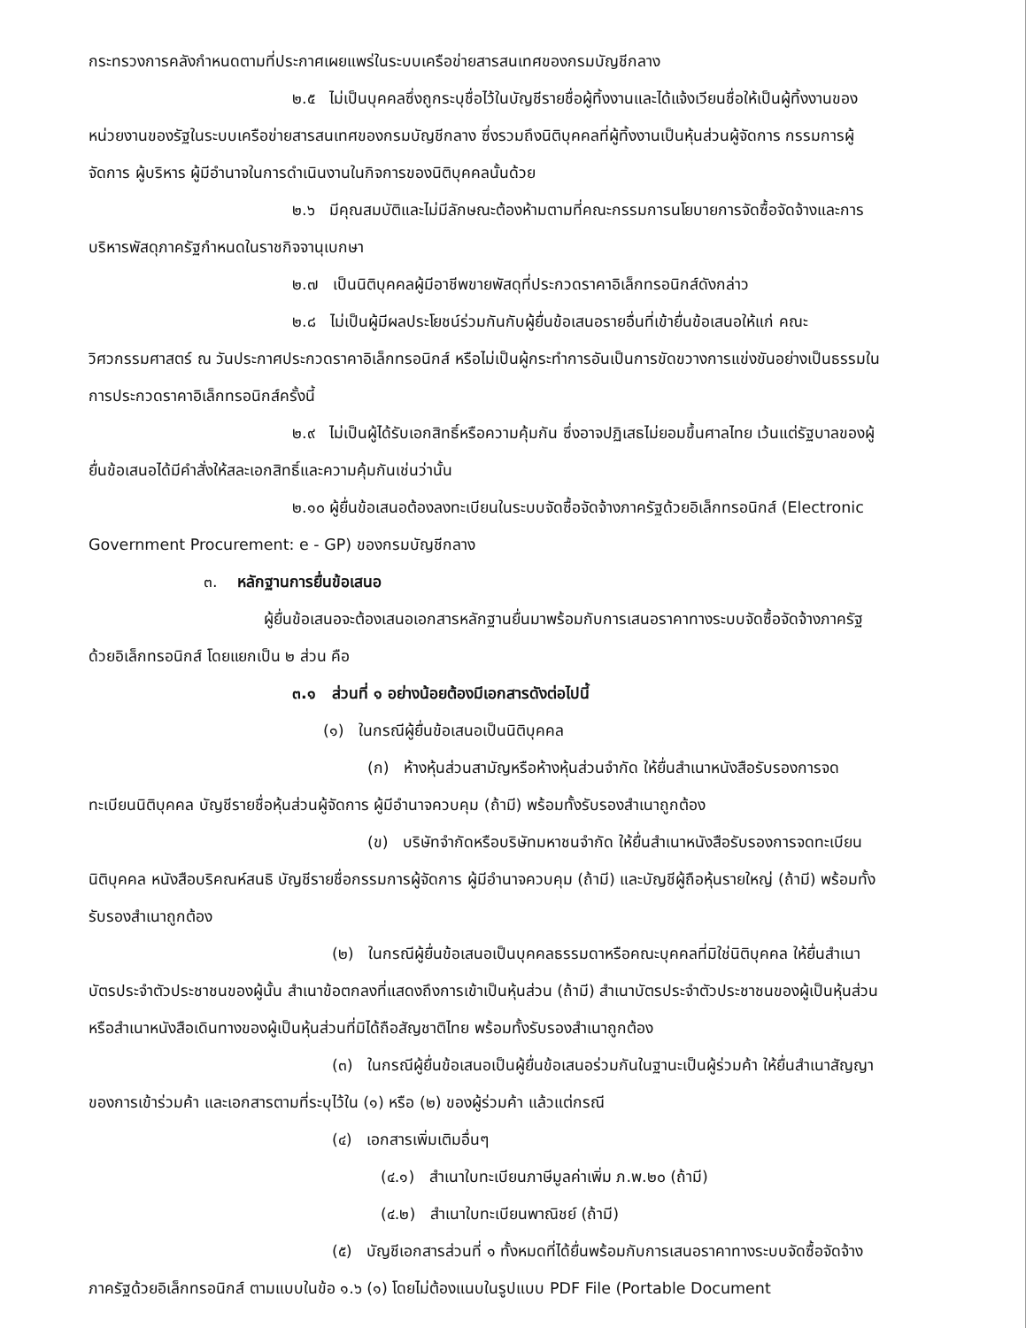กระทรวงการคลังกำหนดตามที่ประกาศเผยแพร่ในระบบเครือข่ายสารสนเทศของกรมบัญชีกลาง
๒.๕ ไม่เป็นบุคคลซึ่งถูกระบุชื่อไว้ในบัญชีรายชื่อผู้ทิ้งงานและได้แจ้งเวียนชื่อให้เป็นผู้ทิ้งงานของหน่วยงานของรัฐในระบบเครือข่ายสารสนเทศของกรมบัญชีกลาง ซึ่งรวมถึงนิติบุคคลที่ผู้ทิ้งงานเป็นหุ้นส่วนผู้จัดการ กรรมการผู้จัดการ ผู้บริหาร ผู้มีอำนาจในการดำเนินงานในกิจการของนิติบุคคลนั้นด้วย
๒.๖ มีคุณสมบัติและไม่มีลักษณะต้องห้ามตามที่คณะกรรมการนโยบายการจัดซื้อจัดจ้างและการบริหารพัสดุภาครัฐกำหนดในราชกิจจานุเบกษา
๒.๗ เป็นนิติบุคคลผู้มีอาชีพขายพัสดุที่ประกวดราคาอิเล็กทรอนิกส์ดังกล่าว
๒.๘ ไม่เป็นผู้มีผลประโยชน์ร่วมกันกับผู้ยื่นข้อเสนอรายอื่นที่เข้ายื่นข้อเสนอให้แก่ คณะวิศวกรรมศาสตร์ ณ วันประกาศประกวดราคาอิเล็กทรอนิกส์ หรือไม่เป็นผู้กระทำการอันเป็นการขัดขวางการแข่งขันอย่างเป็นธรรมในการประกวดราคาอิเล็กทรอนิกส์ครั้งนี้
๒.๙ ไม่เป็นผู้ได้รับเอกสิทธิ์หรือความคุ้มกัน ซึ่งอาจปฏิเสธไม่ยอมขึ้นศาลไทย เว้นแต่รัฐบาลของผู้ยื่นข้อเสนอได้มีคำสั่งให้สละเอกสิทธิ์และความคุ้มกันเช่นว่านั้น
๒.๑๐ ผู้ยื่นข้อเสนอต้องลงทะเบียนในระบบจัดซื้อจัดจ้างภาครัฐด้วยอิเล็กทรอนิกส์ (Electronic Government Procurement: e - GP) ของกรมบัญชีกลาง
๓. หลักฐานการยื่นข้อเสนอ
ผู้ยื่นข้อเสนอจะต้องเสนอเอกสารหลักฐานยื่นมาพร้อมกับการเสนอราคาทางระบบจัดซื้อจัดจ้างภาครัฐด้วยอิเล็กทรอนิกส์ โดยแยกเป็น ๒ ส่วน คือ
๓.๑ ส่วนที่ ๑ อย่างน้อยต้องมีเอกสารดังต่อไปนี้
(๑) ในกรณีผู้ยื่นข้อเสนอเป็นนิติบุคคล
(ก) ห้างหุ้นส่วนสามัญหรือห้างหุ้นส่วนจำกัด ให้ยื่นสำเนาหนังสือรับรองการจดทะเบียนนิติบุคคล บัญชีรายชื่อหุ้นส่วนผู้จัดการ ผู้มีอำนาจควบคุม (ถ้ามี) พร้อมทั้งรับรองสำเนาถูกต้อง
(ข) บริษัทจำกัดหรือบริษัทมหาชนจำกัด ให้ยื่นสำเนาหนังสือรับรองการจดทะเบียนนิติบุคคล หนังสือบริคณห์สนธิ บัญชีรายชื่อกรรมการผู้จัดการ ผู้มีอำนาจควบคุม (ถ้ามี) และบัญชีผู้ถือหุ้นรายใหญ่ (ถ้ามี) พร้อมทั้งรับรองสำเนาถูกต้อง
(๒) ในกรณีผู้ยื่นข้อเสนอเป็นบุคคลธรรมดาหรือคณะบุคคลที่มิใช่นิติบุคคล ให้ยื่นสำเนาบัตรประจำตัวประชาชนของผู้นั้น สำเนาข้อตกลงที่แสดงถึงการเข้าเป็นหุ้นส่วน (ถ้ามี) สำเนาบัตรประจำตัวประชาชนของผู้เป็นหุ้นส่วน หรือสำเนาหนังสือเดินทางของผู้เป็นหุ้นส่วนที่มิได้ถือสัญชาติไทย พร้อมทั้งรับรองสำเนาถูกต้อง
(๓) ในกรณีผู้ยื่นข้อเสนอเป็นผู้ยื่นข้อเสนอร่วมกันในฐานะเป็นผู้ร่วมค้า ให้ยื่นสำเนาสัญญาของการเข้าร่วมค้า และเอกสารตามที่ระบุไว้ใน (๑) หรือ (๒) ของผู้ร่วมค้า แล้วแต่กรณี
(๔) เอกสารเพิ่มเติมอื่นๆ
(๔.๑) สำเนาใบทะเบียนภาษีมูลค่าเพิ่ม ภ.พ.๒๐ (ถ้ามี)
(๔.๒) สำเนาใบทะเบียนพาณิชย์ (ถ้ามี)
(๕) บัญชีเอกสารส่วนที่ ๑ ทั้งหมดที่ได้ยื่นพร้อมกับการเสนอราคาทางระบบจัดซื้อจัดจ้างภาครัฐด้วยอิเล็กทรอนิกส์ ตามแบบในข้อ ๑.๖ (๑) โดยไม่ต้องแนบในรูปแบบ PDF File (Portable Document